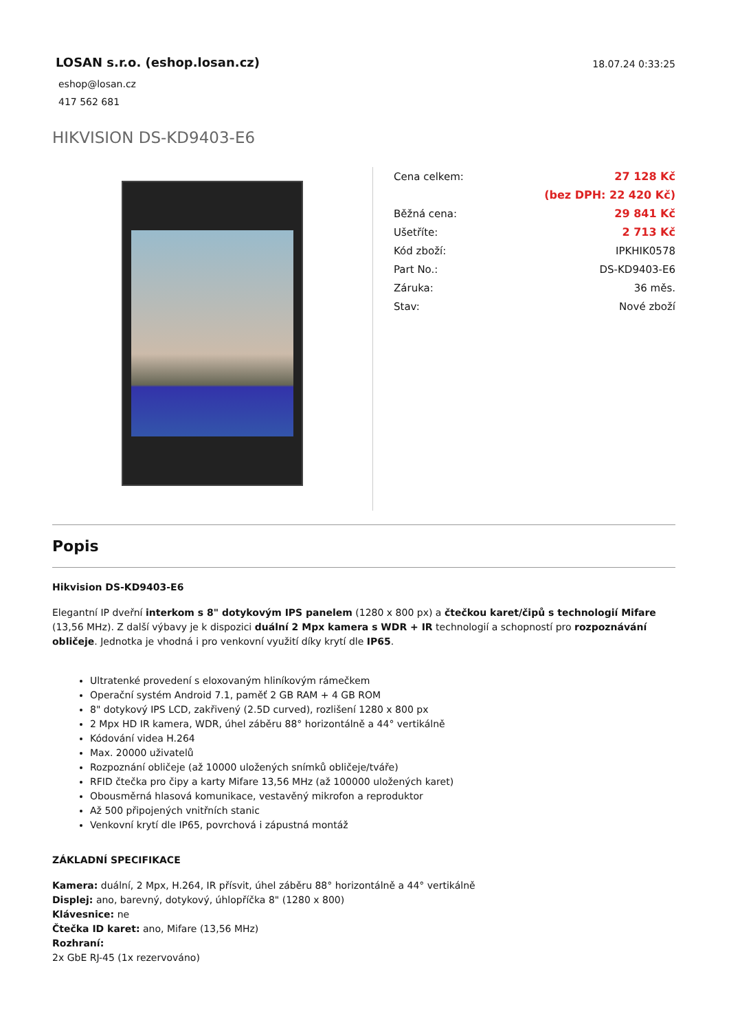LOSAN s.r.o. (eshop.losan.cz)
eshop@losan.cz
417 562 681
18.07.24 0:33:25
HIKVISION DS-KD9403-E6
| Cena celkem: | 27 128 Kč |
| | (bez DPH: 22 420 Kč) |
| Běžná cena: | 29 841 Kč |
| Ušetříte: | 2 713 Kč |
| Kód zboží: | IPKHIK0578 |
| Part No.: | DS-KD9403-E6 |
| Záruka: | 36 měs. |
| Stav: | Nové zboží |
Popis
Hikvision DS-KD9403-E6
Elegantní IP dveřní interkom s 8" dotykovým IPS panelem (1280 x 800 px) a čtečkou karet/čipů s technologií Mifare (13,56 MHz). Z další výbavy je k dispozici duální 2 Mpx kamera s WDR + IR technologií a schopností pro rozpoznávání obličeje. Jednotka je vhodná i pro venkovní využití díky krytí dle IP65.
Ultratenké provedení s eloxovaným hliníkovým rámečkem
Operační systém Android 7.1, paměť 2 GB RAM + 4 GB ROM
8" dotykový IPS LCD, zakřivený (2.5D curved), rozlišení 1280 x 800 px
2 Mpx HD IR kamera, WDR, úhel záběru 88° horizontálně a 44° vertikálně
Kódování videa H.264
Max. 20000 uživatelů
Rozpoznání obličeje (až 10000 uložených snímků obličeje/tváře)
RFID čtečka pro čipy a karty Mifare 13,56 MHz (až 100000 uložených karet)
Obousměrná hlasová komunikace, vestavěný mikrofon a reproduktor
Až 500 připojených vnitřních stanic
Venkovní krytí dle IP65, povrchová i zápustná montáž
ZÁKLADNÍ SPECIFIKACE
Kamera: duální, 2 Mpx, H.264, IR přísvit, úhel záběru 88° horizontálně a 44° vertikálně
Displej: ano, barevný, dotykový, úhlopříčka 8" (1280 x 800)
Klávesnice: ne
Čtečka ID karet: ano, Mifare (13,56 MHz)
Rozhraní:
2x GbE RJ-45 (1x rezervováno)